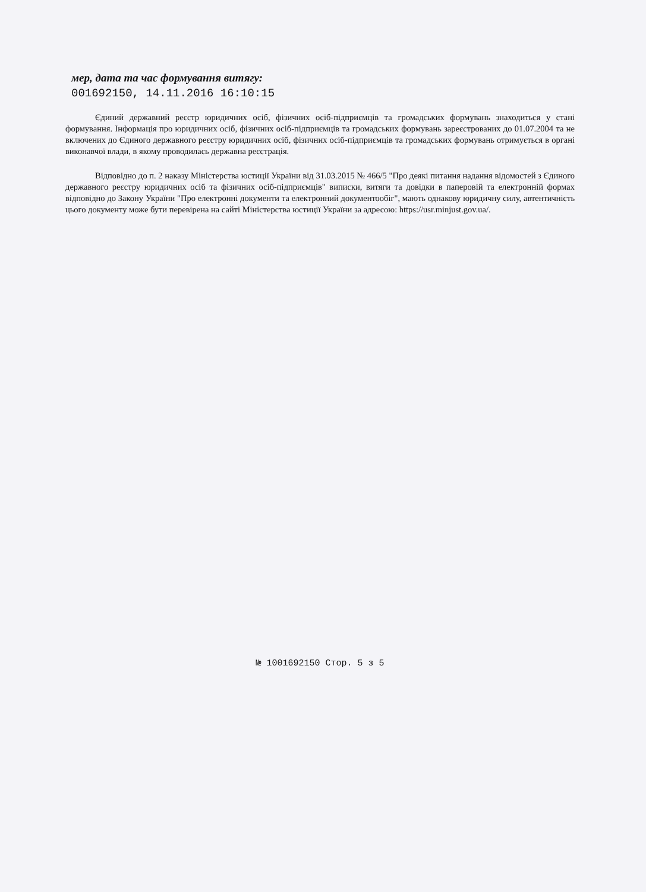мер, дата та час формування витягу:
001692150, 14.11.2016 16:10:15
Єдиний державний реєстр юридичних осіб, фізичних осіб-підприємців та громадських формувань знаходиться у стані формування. Інформація про юридичних осіб, фізичних осіб-підприємців та громадських формувань зареєстрованих до 01.07.2004 та не включених до Єдиного державного реєстру юридичних осіб, фізичних осіб-підприємців та громадських формувань отримується в органі виконавчої влади, в якому проводилась державна реєстрація.
Відповідно до п. 2 наказу Міністерства юстиції України від 31.03.2015 № 466/5 "Про деякі питання надання відомостей з Єдиного державного реєстру юридичних осіб та фізичних осіб-підприємців" виписки, витяги та довідки в паперовій та електронній формах відповідно до Закону України "Про електронні документи та електронний документообіг", мають однакову юридичну силу, автентичність цього документу може бути перевірена на сайті Міністерства юстиції України за адресою: https://usr.minjust.gov.ua/.
№ 1001692150 Стор. 5 з 5